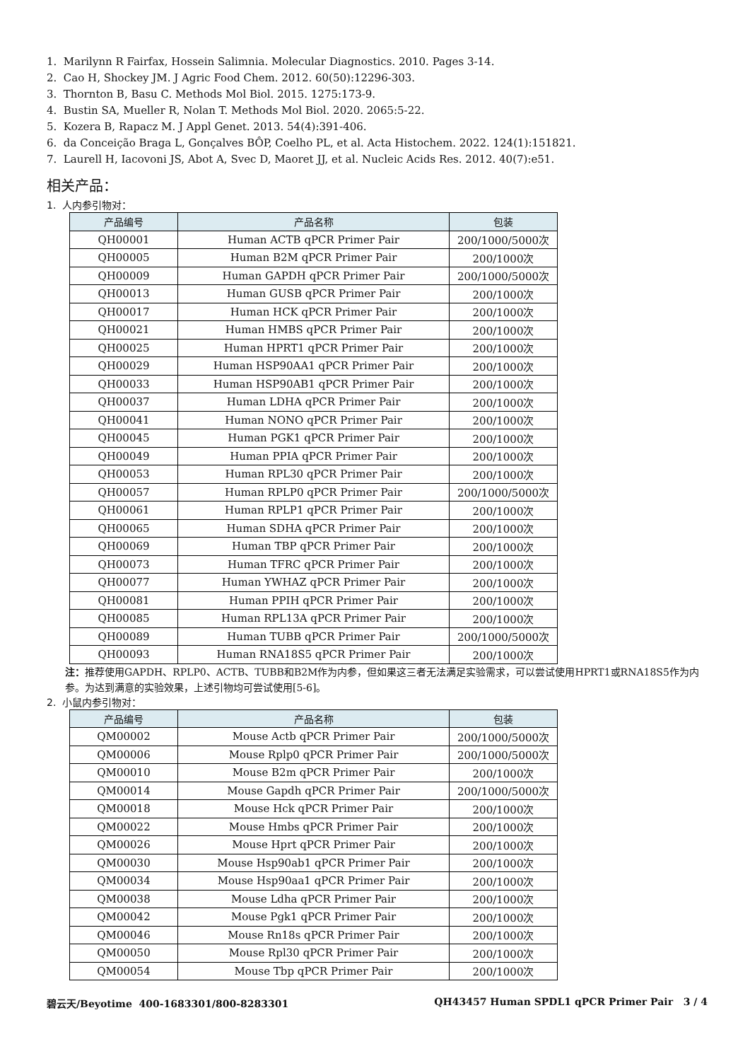1. Marilynn R Fairfax, Hossein Salimnia. Molecular Diagnostics. 2010. Pages 3-14.
2. Cao H, Shockey JM. J Agric Food Chem. 2012. 60(50):12296-303.
3. Thornton B, Basu C. Methods Mol Biol. 2015. 1275:173-9.
4. Bustin SA, Mueller R, Nolan T. Methods Mol Biol. 2020. 2065:5-22.
5. Kozera B, Rapacz M. J Appl Genet. 2013. 54(4):391-406.
6. da Conceição Braga L, Gonçalves BÔP, Coelho PL, et al. Acta Histochem. 2022. 124(1):151821.
7. Laurell H, Iacovoni JS, Abot A, Svec D, Maoret JJ, et al. Nucleic Acids Res. 2012. 40(7):e51.
相关产品：
1. 人内参引物对：
| 产品编号 | 产品名称 | 包装 |
| --- | --- | --- |
| QH00001 | Human ACTB qPCR Primer Pair | 200/1000/5000次 |
| QH00005 | Human B2M qPCR Primer Pair | 200/1000次 |
| QH00009 | Human GAPDH qPCR Primer Pair | 200/1000/5000次 |
| QH00013 | Human GUSB qPCR Primer Pair | 200/1000次 |
| QH00017 | Human HCK qPCR Primer Pair | 200/1000次 |
| QH00021 | Human HMBS qPCR Primer Pair | 200/1000次 |
| QH00025 | Human HPRT1 qPCR Primer Pair | 200/1000次 |
| QH00029 | Human HSP90AA1 qPCR Primer Pair | 200/1000次 |
| QH00033 | Human HSP90AB1 qPCR Primer Pair | 200/1000次 |
| QH00037 | Human LDHA qPCR Primer Pair | 200/1000次 |
| QH00041 | Human NONO qPCR Primer Pair | 200/1000次 |
| QH00045 | Human PGK1 qPCR Primer Pair | 200/1000次 |
| QH00049 | Human PPIA qPCR Primer Pair | 200/1000次 |
| QH00053 | Human RPL30 qPCR Primer Pair | 200/1000次 |
| QH00057 | Human RPLP0 qPCR Primer Pair | 200/1000/5000次 |
| QH00061 | Human RPLP1 qPCR Primer Pair | 200/1000次 |
| QH00065 | Human SDHA qPCR Primer Pair | 200/1000次 |
| QH00069 | Human TBP qPCR Primer Pair | 200/1000次 |
| QH00073 | Human TFRC qPCR Primer Pair | 200/1000次 |
| QH00077 | Human YWHAZ qPCR Primer Pair | 200/1000次 |
| QH00081 | Human PPIH qPCR Primer Pair | 200/1000次 |
| QH00085 | Human RPL13A qPCR Primer Pair | 200/1000次 |
| QH00089 | Human TUBB qPCR Primer Pair | 200/1000/5000次 |
| QH00093 | Human RNA18S5 qPCR Primer Pair | 200/1000次 |
注：推荐使用GAPDH、RPLP0、ACTB、TUBB和B2M作为内参，但如果这三者无法满足实验需求，可以尝试使用HPRT1或RNA18S5作为内参。为达到满意的实验效果，上述引物均可尝试使用[5-6]。
2. 小鼠内参引物对：
| 产品编号 | 产品名称 | 包装 |
| --- | --- | --- |
| QM00002 | Mouse Actb qPCR Primer Pair | 200/1000/5000次 |
| QM00006 | Mouse Rplp0 qPCR Primer Pair | 200/1000/5000次 |
| QM00010 | Mouse B2m qPCR Primer Pair | 200/1000次 |
| QM00014 | Mouse Gapdh qPCR Primer Pair | 200/1000/5000次 |
| QM00018 | Mouse Hck qPCR Primer Pair | 200/1000次 |
| QM00022 | Mouse Hmbs qPCR Primer Pair | 200/1000次 |
| QM00026 | Mouse Hprt qPCR Primer Pair | 200/1000次 |
| QM00030 | Mouse Hsp90ab1 qPCR Primer Pair | 200/1000次 |
| QM00034 | Mouse Hsp90aa1 qPCR Primer Pair | 200/1000次 |
| QM00038 | Mouse Ldha qPCR Primer Pair | 200/1000次 |
| QM00042 | Mouse Pgk1 qPCR Primer Pair | 200/1000次 |
| QM00046 | Mouse Rn18s qPCR Primer Pair | 200/1000次 |
| QM00050 | Mouse Rpl30 qPCR Primer Pair | 200/1000次 |
| QM00054 | Mouse Tbp qPCR Primer Pair | 200/1000次 |
碧云天/Beyotime 400-1683301/800-8283301 QH43457 Human SPDL1 qPCR Primer Pair 3 / 4